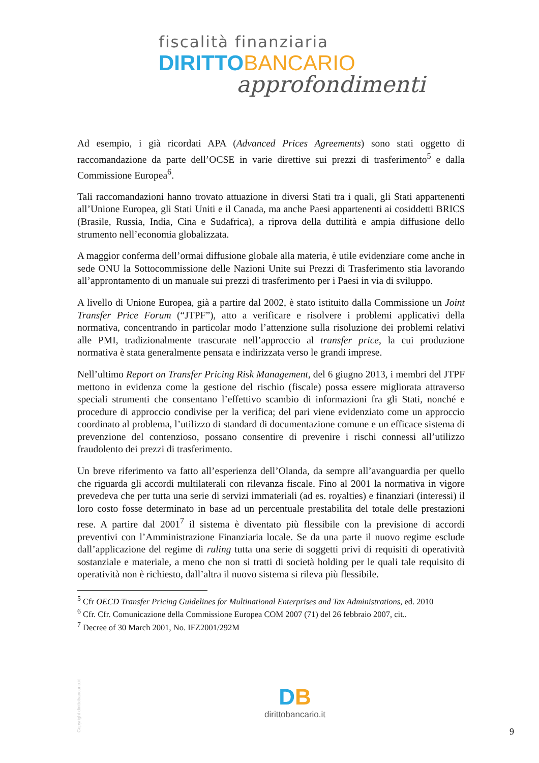fiscalità finanziaria
DIRITTO BANCARIO
approfondimenti
Ad esempio, i già ricordati APA (Advanced Prices Agreements) sono stati oggetto di raccomandazione da parte dell’OCSE in varie direttive sui prezzi di trasferimento<sup>5</sup> e dalla Commissione Europea<sup>6</sup>.
Tali raccomandazioni hanno trovato attuazione in diversi Stati tra i quali, gli Stati appartenenti all’Unione Europea, gli Stati Uniti e il Canada, ma anche Paesi appartenenti ai cosiddetti BRICS (Brasile, Russia, India, Cina e Sudafrica), a riprova della duttilità e ampia diffusione dello strumento nell’economia globalizzata.
A maggior conferma dell’ormai diffusione globale alla materia, è utile evidenziare come anche in sede ONU la Sottocommissione delle Nazioni Unite sui Prezzi di Trasferimento stia lavorando all’approntamento di un manuale sui prezzi di trasferimento per i Paesi in via di sviluppo.
A livello di Unione Europea, già a partire dal 2002, è stato istituito dalla Commissione un Joint Transfer Price Forum (“JTPF”), atto a verificare e risolvere i problemi applicativi della normativa, concentrando in particolar modo l’attenzione sulla risoluzione dei problemi relativi alle PMI, tradizionalmente trascurate nell’approccio al transfer price, la cui produzione normativa è stata generalmente pensata e indirizzata verso le grandi imprese.
Nell’ultimo Report on Transfer Pricing Risk Management, del 6 giugno 2013, i membri del JTPF mettono in evidenza come la gestione del rischio (fiscale) possa essere migliorata attraverso speciali strumenti che consentano l’effettivo scambio di informazioni fra gli Stati, nonché e procedure di approccio condivise per la verifica; del pari viene evidenziato come un approccio coordinato al problema, l’utilizzo di standard di documentazione comune e un efficace sistema di prevenzione del contenzioso, possano consentire di prevenire i rischi connessi all’utilizzo fraudolento dei prezzi di trasferimento.
Un breve riferimento va fatto all’esperienza dell’Olanda, da sempre all’avanguardia per quello che riguarda gli accordi multilaterali con rilevanza fiscale. Fino al 2001 la normativa in vigore prevedeva che per tutta una serie di servizi immateriali (ad es. royalties) e finanziari (interessi) il loro costo fosse determinato in base ad un percentuale prestabilita del totale delle prestazioni rese. A partire dal 2001<sup>7</sup> il sistema è diventato più flessibile con la previsione di accordi preventivi con l’Amministrazione Finanziaria locale. Se da una parte il nuovo regime esclude dall’applicazione del regime di ruling tutta una serie di soggetti privi di requisiti di operatività sostanziale e materiale, a meno che non si tratti di società holding per le quali tale requisito di operatività non è richiesto, dall’altra il nuovo sistema si rileva più flessibile.
<sup>5</sup> Cfr OECD Transfer Pricing Guidelines for Multinational Enterprises and Tax Administrations, ed. 2010
<sup>6</sup> Cfr. Cfr. Comunicazione della Commissione Europea COM 2007 (71) del 26 febbraio 2007, cit..
<sup>7</sup> Decree of 30 March 2001, No. IFZ2001/292M
DB
dirittobancario.it
Copyright dirittobancario.it 9